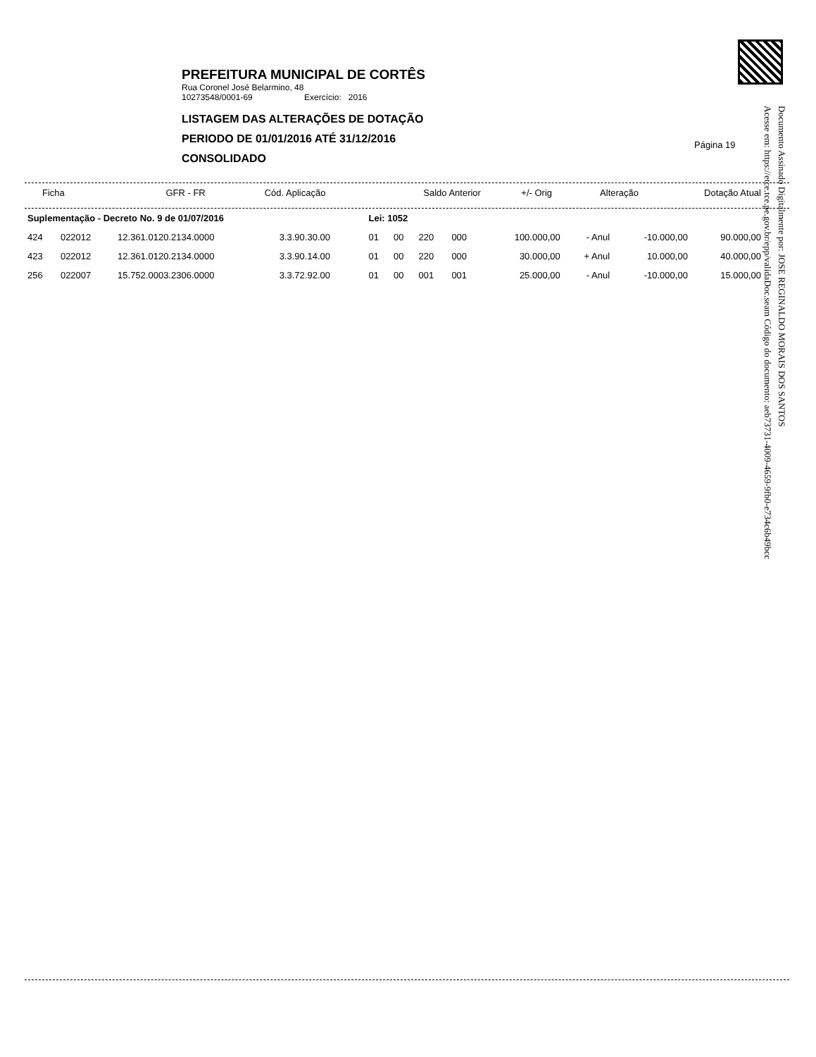Documento Assinado Digitalmente por: JOSE REGINALDO MORAIS DOS SANTOS
Acesse em: https://etce.tce.pe.gov.br/epp/validaDoc.seam Código do documento: aeb73731-4009-4659-9fb0-e734c6b49bcc
PREFEITURA MUNICIPAL DE CORTÊS
Rua Coronel José Belarmino, 48
10273548/0001-69 Exercício: 2016
LISTAGEM DAS ALTERAÇÕES DE DOTAÇÃO
PERIODO DE 01/01/2016 ATÉ 31/12/2016
CONSOLIDADO
Página 19
| Ficha | | | | GFR - FR | Cód. Aplicação | Saldo Anterior | +/- Orig | Alteração | Dotação Atual |
| --- | --- | --- | --- | --- | --- | --- | --- | --- | --- |
| Suplementação - Decreto No. 9 de 01/07/2016 | | | | Lei: 1052 | | | | | | | |
| 424 | 022012 | 12.361.0120.2134.0000 | 3.3.90.30.00 | 01 | 00 | 220 | 000 | 100.000,00 | - Anul | -10.000,00 | 90.000,00 |
| 423 | 022012 | 12.361.0120.2134.0000 | 3.3.90.14.00 | 01 | 00 | 220 | 000 | 30.000,00 | + Anul | 10.000,00 | 40.000,00 |
| 256 | 022007 | 15.752.0003.2306.0000 | 3.3.72.92.00 | 01 | 00 | 001 | 001 | 25.000,00 | - Anul | -10.000,00 | 15.000,00 |